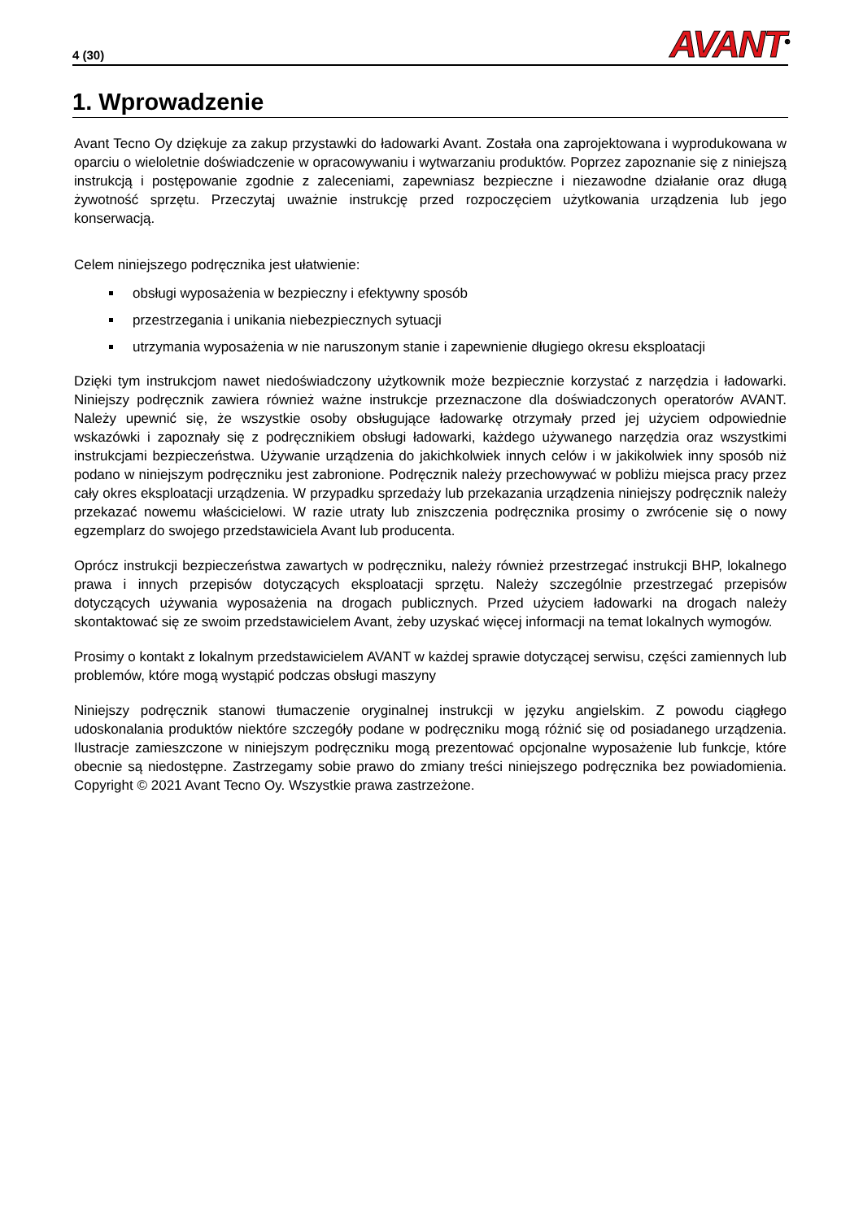4 (30) AVANT<sup>®</sup>
1. Wprowadzenie
Avant Tecno Oy dziękuje za zakup przystawki do ładowarki Avant. Została ona zaprojektowana i wyprodukowana w oparciu o wieloletnie doświadczenie w opracowywaniu i wytwarzaniu produktów. Poprzez zapoznanie się z niniejszą instrukcją i postępowanie zgodnie z zaleceniami, zapewniasz bezpieczne i niezawodne działanie oraz długą żywotność sprzętu. Przeczytaj uważnie instrukcję przed rozpoczęciem użytkowania urządzenia lub jego konserwacją.
Celem niniejszego podręcznika jest ułatwienie:
obsługi wyposażenia w bezpieczny i efektywny sposób
przestrzegania i unikania niebezpiecznych sytuacji
utrzymania wyposażenia w nie naruszonym stanie i zapewnienie długiego okresu eksploatacji
Dzięki tym instrukcjom nawet niedoświadczony użytkownik może bezpiecznie korzystać z narzędzia i ładowarki. Niniejszy podręcznik zawiera również ważne instrukcje przeznaczone dla doświadczonych operatorów AVANT. Należy upewnić się, że wszystkie osoby obsługujące ładowarkę otrzymały przed jej użyciem odpowiednie wskazówki i zapoznały się z podręcznikiem obsługi ładowarki, każdego używanego narzędzia oraz wszystkimi instrukcjami bezpieczeństwa. Używanie urządzenia do jakichkolwiek innych celów i w jakikolwiek inny sposób niż podano w niniejszym podręczniku jest zabronione. Podręcznik należy przechowywać w pobliżu miejsca pracy przez cały okres eksploatacji urządzenia. W przypadku sprzedaży lub przekazania urządzenia niniejszy podręcznik należy przekazać nowemu właścicielowi. W razie utraty lub zniszczenia podręcznika prosimy o zwrócenie się o nowy egzemplarz do swojego przedstawiciela Avant lub producenta.
Oprócz instrukcji bezpieczeństwa zawartych w podręczniku, należy również przestrzegać instrukcji BHP, lokalnego prawa i innych przepisów dotyczących eksploatacji sprzętu. Należy szczególnie przestrzegać przepisów dotyczących używania wyposażenia na drogach publicznych. Przed użyciem ładowarki na drogach należy skontaktować się ze swoim przedstawicielem Avant, żeby uzyskać więcej informacji na temat lokalnych wymogów.
Prosimy o kontakt z lokalnym przedstawicielem AVANT w każdej sprawie dotyczącej serwisu, części zamiennych lub problemów, które mogą wystąpić podczas obsługi maszyny
Niniejszy podręcznik stanowi tłumaczenie oryginalnej instrukcji w języku angielskim. Z powodu ciągłego udoskonalania produktów niektóre szczegóły podane w podręczniku mogą różnić się od posiadanego urządzenia. Ilustracje zamieszczone w niniejszym podręczniku mogą prezentować opcjonalne wyposażenie lub funkcje, które obecnie są niedostępne. Zastrzegamy sobie prawo do zmiany treści niniejszego podręcznika bez powiadomienia. Copyright © 2021 Avant Tecno Oy. Wszystkie prawa zastrzeżone.